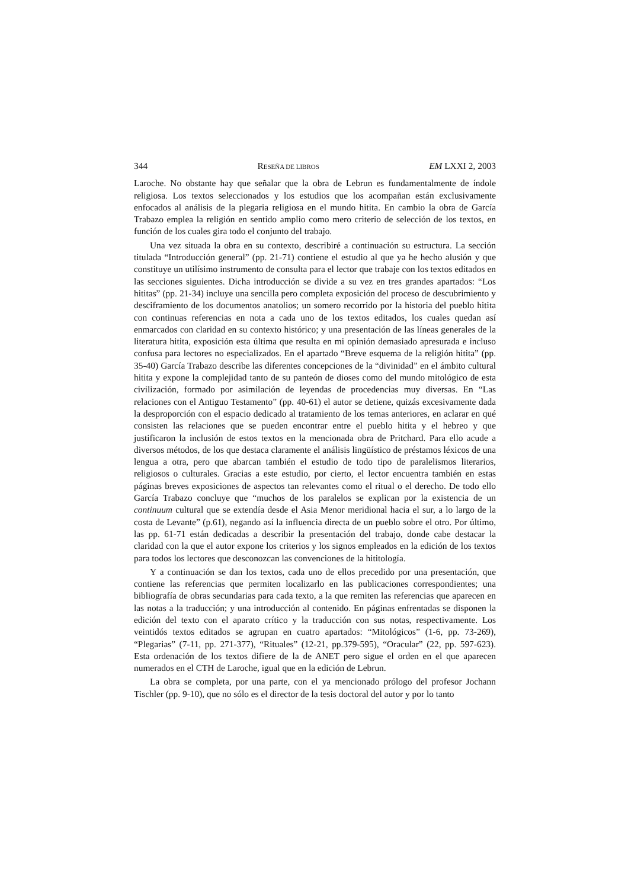344 RESEÑA DE LIBROS EM LXXI 2, 2003
Laroche. No obstante hay que señalar que la obra de Lebrun es fundamentalmente de índole religiosa. Los textos seleccionados y los estudios que los acompañan están exclusivamente enfocados al análisis de la plegaria religiosa en el mundo hitita. En cambio la obra de García Trabazo emplea la religión en sentido amplio como mero criterio de selección de los textos, en función de los cuales gira todo el conjunto del trabajo.
Una vez situada la obra en su contexto, describiré a continuación su estructura. La sección titulada “Introducción general” (pp. 21-71) contiene el estudio al que ya he hecho alusión y que constituye un utilísimo instrumento de consulta para el lector que trabaje con los textos editados en las secciones siguientes. Dicha introducción se divide a su vez en tres grandes apartados: “Los hititas” (pp. 21-34) incluye una sencilla pero completa exposición del proceso de descubrimiento y desciframiento de los documentos anatolios; un somero recorrido por la historia del pueblo hitita con continuas referencias en nota a cada uno de los textos editados, los cuales quedan así enmarcados con claridad en su contexto histórico; y una presentación de las líneas generales de la literatura hitita, exposición esta última que resulta en mi opinión demasiado apresurada e incluso confusa para lectores no especializados. En el apartado “Breve esquema de la religión hitita” (pp. 35-40) García Trabazo describe las diferentes concepciones de la “divinidad” en el ámbito cultural hitita y expone la complejidad tanto de su panteón de dioses como del mundo mitológico de esta civilización, formado por asimilación de leyendas de procedencias muy diversas. En “Las relaciones con el Antiguo Testamento” (pp. 40-61) el autor se detiene, quizás excesivamente dada la desproporción con el espacio dedicado al tratamiento de los temas anteriores, en aclarar en qué consisten las relaciones que se pueden encontrar entre el pueblo hitita y el hebreo y que justificaron la inclusión de estos textos en la mencionada obra de Pritchard. Para ello acude a diversos métodos, de los que destaca claramente el análisis lingüístico de préstamos léxicos de una lengua a otra, pero que abarcan también el estudio de todo tipo de paralelismos literarios, religiosos o culturales. Gracias a este estudio, por cierto, el lector encuentra también en estas páginas breves exposiciones de aspectos tan relevantes como el ritual o el derecho. De todo ello García Trabazo concluye que “muchos de los paralelos se explican por la existencia de un continuum cultural que se extendía desde el Asia Menor meridional hacia el sur, a lo largo de la costa de Levante” (p.61), negando así la influencia directa de un pueblo sobre el otro. Por último, las pp. 61-71 están dedicadas a describir la presentación del trabajo, donde cabe destacar la claridad con la que el autor expone los criterios y los signos empleados en la edición de los textos para todos los lectores que desconozcan las convenciones de la hititología.
Y a continuación se dan los textos, cada uno de ellos precedido por una presentación, que contiene las referencias que permiten localizarlo en las publicaciones correspondientes; una bibliografía de obras secundarias para cada texto, a la que remiten las referencias que aparecen en las notas a la traducción; y una introducción al contenido. En páginas enfrentadas se disponen la edición del texto con el aparato crítico y la traducción con sus notas, respectivamente. Los veintidós textos editados se agrupan en cuatro apartados: “Mitológicos” (1-6, pp. 73-269), “Plegarias” (7-11, pp. 271-377), “Rituales” (12-21, pp.379-595), “Oracular” (22, pp. 597-623). Esta ordenación de los textos difiere de la de ANET pero sigue el orden en el que aparecen numerados en el CTH de Laroche, igual que en la edición de Lebrun.
La obra se completa, por una parte, con el ya mencionado prólogo del profesor Jochann Tischler (pp. 9-10), que no sólo es el director de la tesis doctoral del autor y por lo tanto